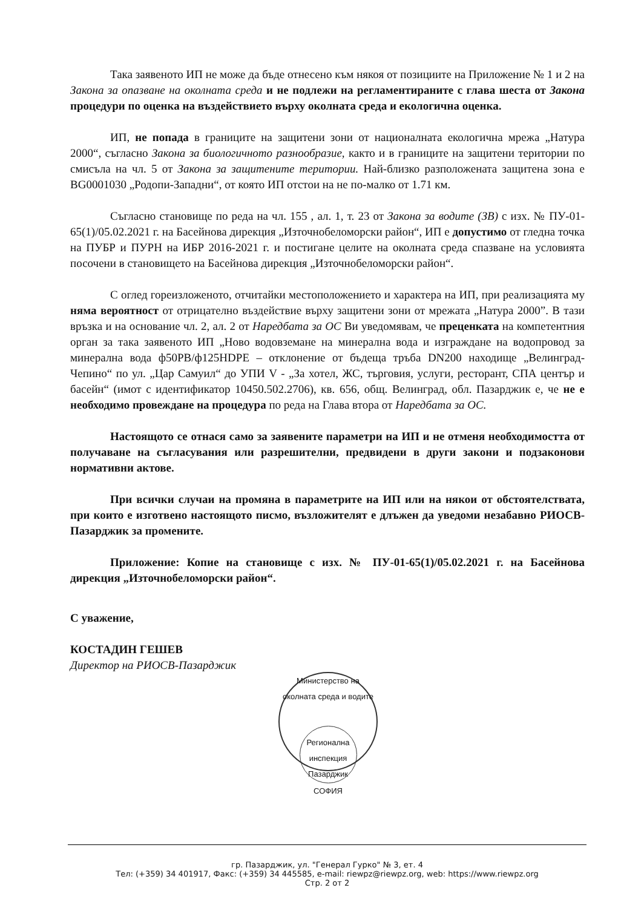Така заявеното ИП не може да бъде отнесено към някоя от позициите на Приложение № 1 и 2 на Закона за опазване на околната среда и не подлежи на регламентираните с глава шеста от Закона процедури по оценка на въздействието върху околната среда и екологична оценка.
ИП, не попада в границите на защитени зони от националната екологична мрежа „Натура 2000“, съгласно Закона за биологичното разнообразие, както и в границите на защитени територии по смисъла на чл. 5 от Закона за защитените територии. Най-близко разположената защитена зона е BG0001030 „Родопи-Западни“, от която ИП отстои на не по-малко от 1.71 км.
Съгласно становище по реда на чл. 155 , ал. 1, т. 23 от Закона за водите (ЗВ) с изх. № ПУ-01-65(1)/05.02.2021 г. на Басейнова дирекция „Източнобеломорски район“, ИП е допустимо от гледна точка на ПУБР и ПУРН на ИБР 2016-2021 г. и постигане целите на околната среда спазване на условията посочени в становището на Басейнова дирекция „Източнобеломорски район“.
С оглед гореизложеното, отчитайки местоположението и характера на ИП, при реализацията му няма вероятност от отрицателно въздействие върху защитени зони от мрежата „Натура 2000”. В тази връзка и на основание чл. 2, ал. 2 от Наредбата за ОС Ви уведомявам, че преценката на компетентния орган за така заявеното ИП „Ново водовземане на минерална вода и изграждане на водопровод за минерална вода ф50PB/ф125HDPE – отклонение от бъдеща тръба DN200 находище „Велинград-Чепино“ по ул. „Цар Самуил“ до УПИ V - „За хотел, ЖС, търговия, услуги, ресторант, СПА център и басейн“ (имот с идентификатор 10450.502.2706), кв. 656, общ. Велинград, обл. Пазарджик е, че не е необходимо провеждане на процедура по реда на Глава втора от Наредбата за ОС.
Настоящото се отнася само за заявените параметри на ИП и не отменя необходимостта от получаване на съгласувания или разрешителни, предвидени в други закони и подзаконови нормативни актове.
При всички случаи на промяна в параметрите на ИП или на някои от обстоятелствата, при които е изготвено настоящото писмо, възложителят е длъжен да уведоми незабавно РИОСВ-Пазарджик за промените.
Приложение: Копие на становище с изх. № ПУ-01-65(1)/05.02.2021 г. на Басейнова дирекция „Източнобеломорски район“.
С уважение,
КОСТАДИН ГЕШЕВ
Директор на РИОСВ-Пазарджик
Министерство на околната среда и водите
Регионална инспекция Пазарджик
СОФИЯ
гр. Пазарджик, ул. "Генерал Гурко" № 3, ет. 4
Тел: (+359) 34 401917, Факс: (+359) 34 445585, e-mail: riewpz@riewpz.org, web: https://www.riewpz.org
Стр. 2 от 2